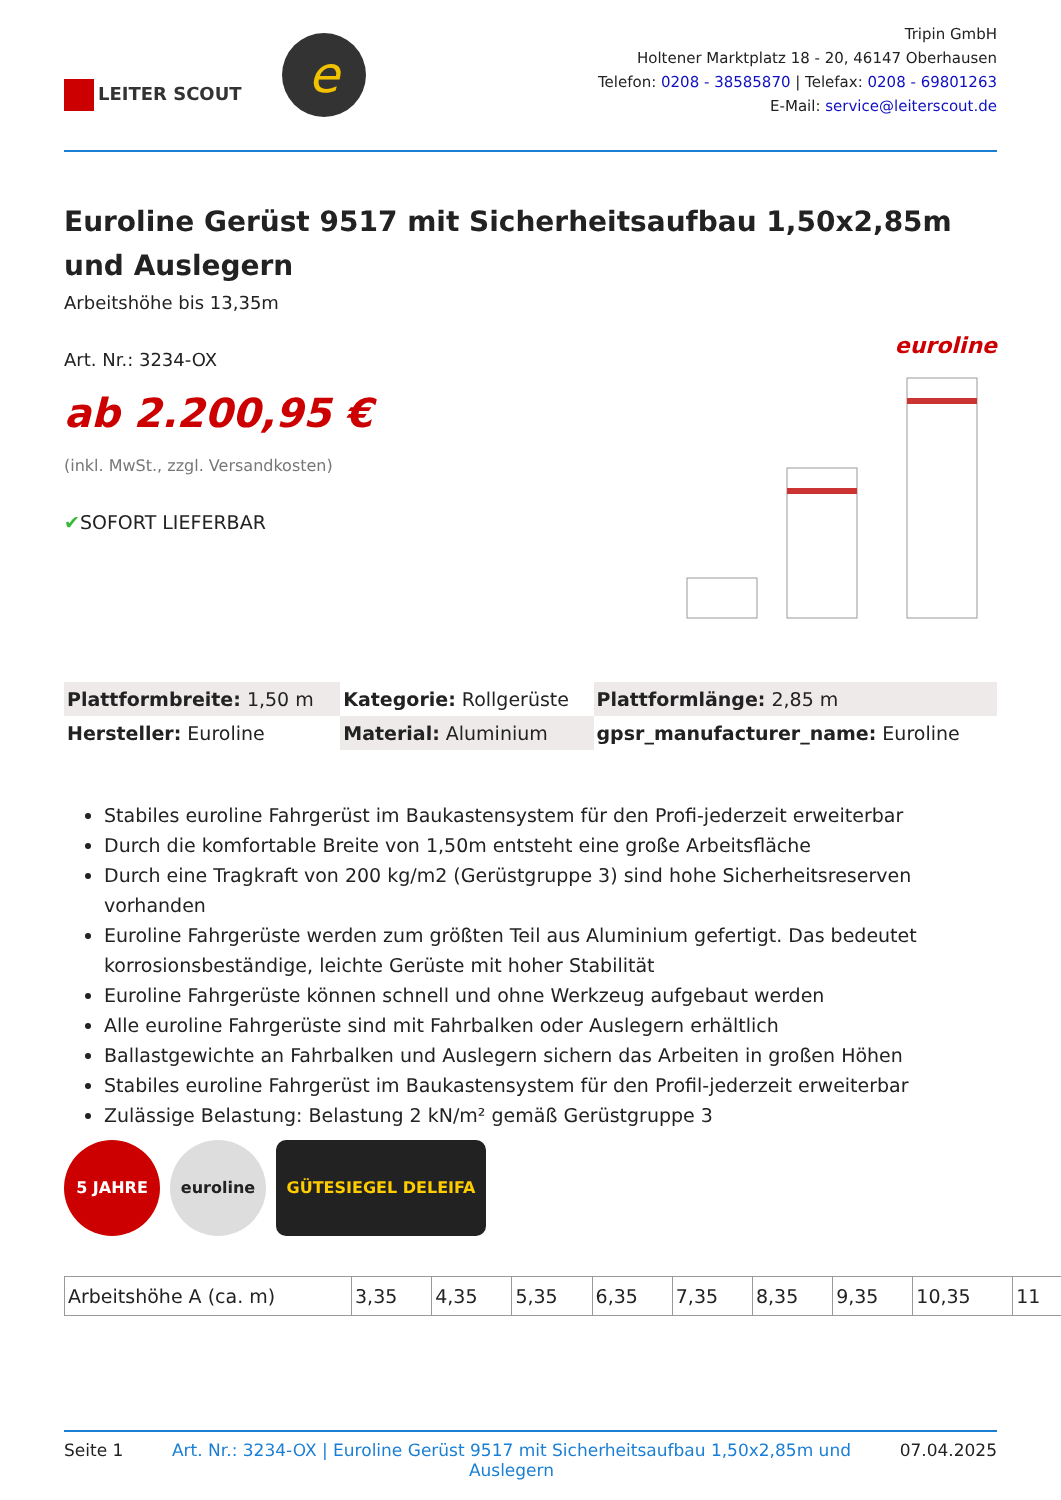LEITER SCOUT
e
Tripin GmbH
Holtener Marktplatz 18 - 20, 46147 Oberhausen
Telefon: 0208 - 38585870 | Telefax: 0208 - 69801263
E-Mail: service@leiterscout.de
Euroline Gerüst 9517 mit Sicherheitsaufbau 1,50x2,85m und Auslegern
Arbeitshöhe bis 13,35m
Art. Nr.: 3234-OX
ab 2.200,95 €
(inkl. MwSt., zzgl. Versandkosten)
✔SOFORT LIEFERBAR
euroline
| Plattformbreite: 1,50 m | Kategorie: Rollgerüste | Plattformlänge: 2,85 m |
| Hersteller: Euroline | Material: Aluminium | gpsr_manufacturer_name: Euroline |
Stabiles euroline Fahrgerüst im Baukastensystem für den Profi-jederzeit erweiterbar
Durch die komfortable Breite von 1,50m entsteht eine große Arbeitsfläche
Durch eine Tragkraft von 200 kg/m2 (Gerüstgruppe 3) sind hohe Sicherheitsreserven vorhanden
Euroline Fahrgerüste werden zum größten Teil aus Aluminium gefertigt. Das bedeutet korrosionsbeständige, leichte Gerüste mit hoher Stabilität
Euroline Fahrgerüste können schnell und ohne Werkzeug aufgebaut werden
Alle euroline Fahrgerüste sind mit Fahrbalken oder Auslegern erhältlich
Ballastgewichte an Fahrbalken und Auslegern sichern das Arbeiten in großen Höhen
Stabiles euroline Fahrgerüst im Baukastensystem für den Profil-jederzeit erweiterbar
Zulässige Belastung: Belastung 2 kN/m² gemäß Gerüstgruppe 3
5 JAHRE euroline GÜTESIEGEL DELEIFA
| Arbeitshöhe A (ca. m) | 3,35 | 4,35 | 5,35 | 6,35 | 7,35 | 8,35 | 9,35 | 10,35 | 11 |
Seite 1 Art. Nr.: 3234-OX | Euroline Gerüst 9517 mit Sicherheitsaufbau 1,50x2,85m und Auslegern 07.04.2025